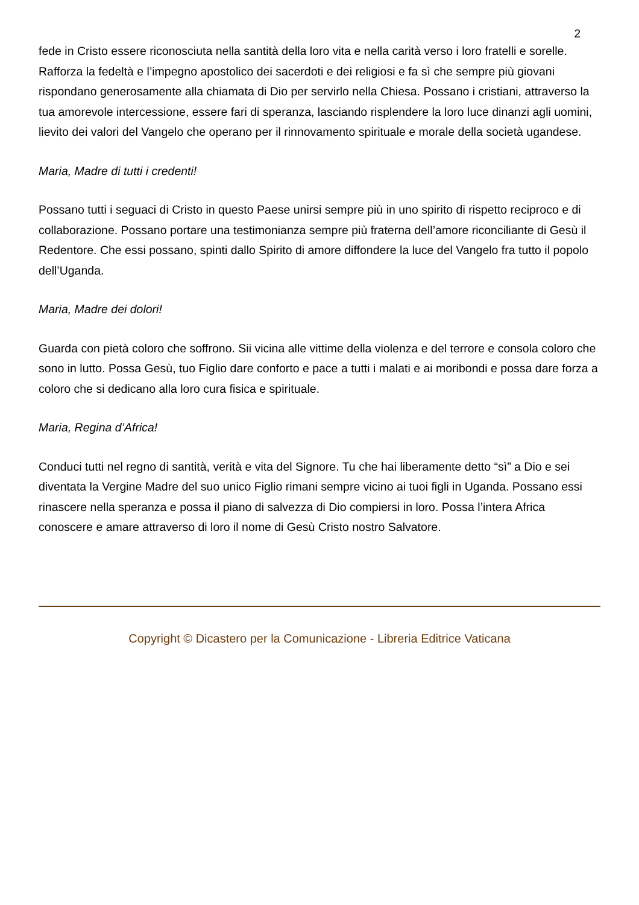2
fede in Cristo essere riconosciuta nella santità della loro vita e nella carità verso i loro fratelli e sorelle. Rafforza la fedeltà e l’impegno apostolico dei sacerdoti e dei religiosi e fa sì che sempre più giovani rispondano generosamente alla chiamata di Dio per servirlo nella Chiesa. Possano i cristiani, attraverso la tua amorevole intercessione, essere fari di speranza, lasciando risplendere la loro luce dinanzi agli uomini, lievito dei valori del Vangelo che operano per il rinnovamento spirituale e morale della società ugandese.
Maria, Madre di tutti i credenti!
Possano tutti i seguaci di Cristo in questo Paese unirsi sempre più in uno spirito di rispetto reciproco e di collaborazione. Possano portare una testimonianza sempre più fraterna dell’amore riconciliante di Gesù il Redentore. Che essi possano, spinti dallo Spirito di amore diffondere la luce del Vangelo fra tutto il popolo dell’Uganda.
Maria, Madre dei dolori!
Guarda con pietà coloro che soffrono. Sii vicina alle vittime della violenza e del terrore e consola coloro che sono in lutto. Possa Gesù, tuo Figlio dare conforto e pace a tutti i malati e ai moribondi e possa dare forza a coloro che si dedicano alla loro cura fisica e spirituale.
Maria, Regina d’Africa!
Conduci tutti nel regno di santità, verità e vita del Signore. Tu che hai liberamente detto “sì” a Dio e sei diventata la Vergine Madre del suo unico Figlio rimani sempre vicino ai tuoi figli in Uganda. Possano essi rinascere nella speranza e possa il piano di salvezza di Dio compiersi in loro. Possa l’intera Africa conoscere e amare attraverso di loro il nome di Gesù Cristo nostro Salvatore.
Copyright © Dicastero per la Comunicazione - Libreria Editrice Vaticana